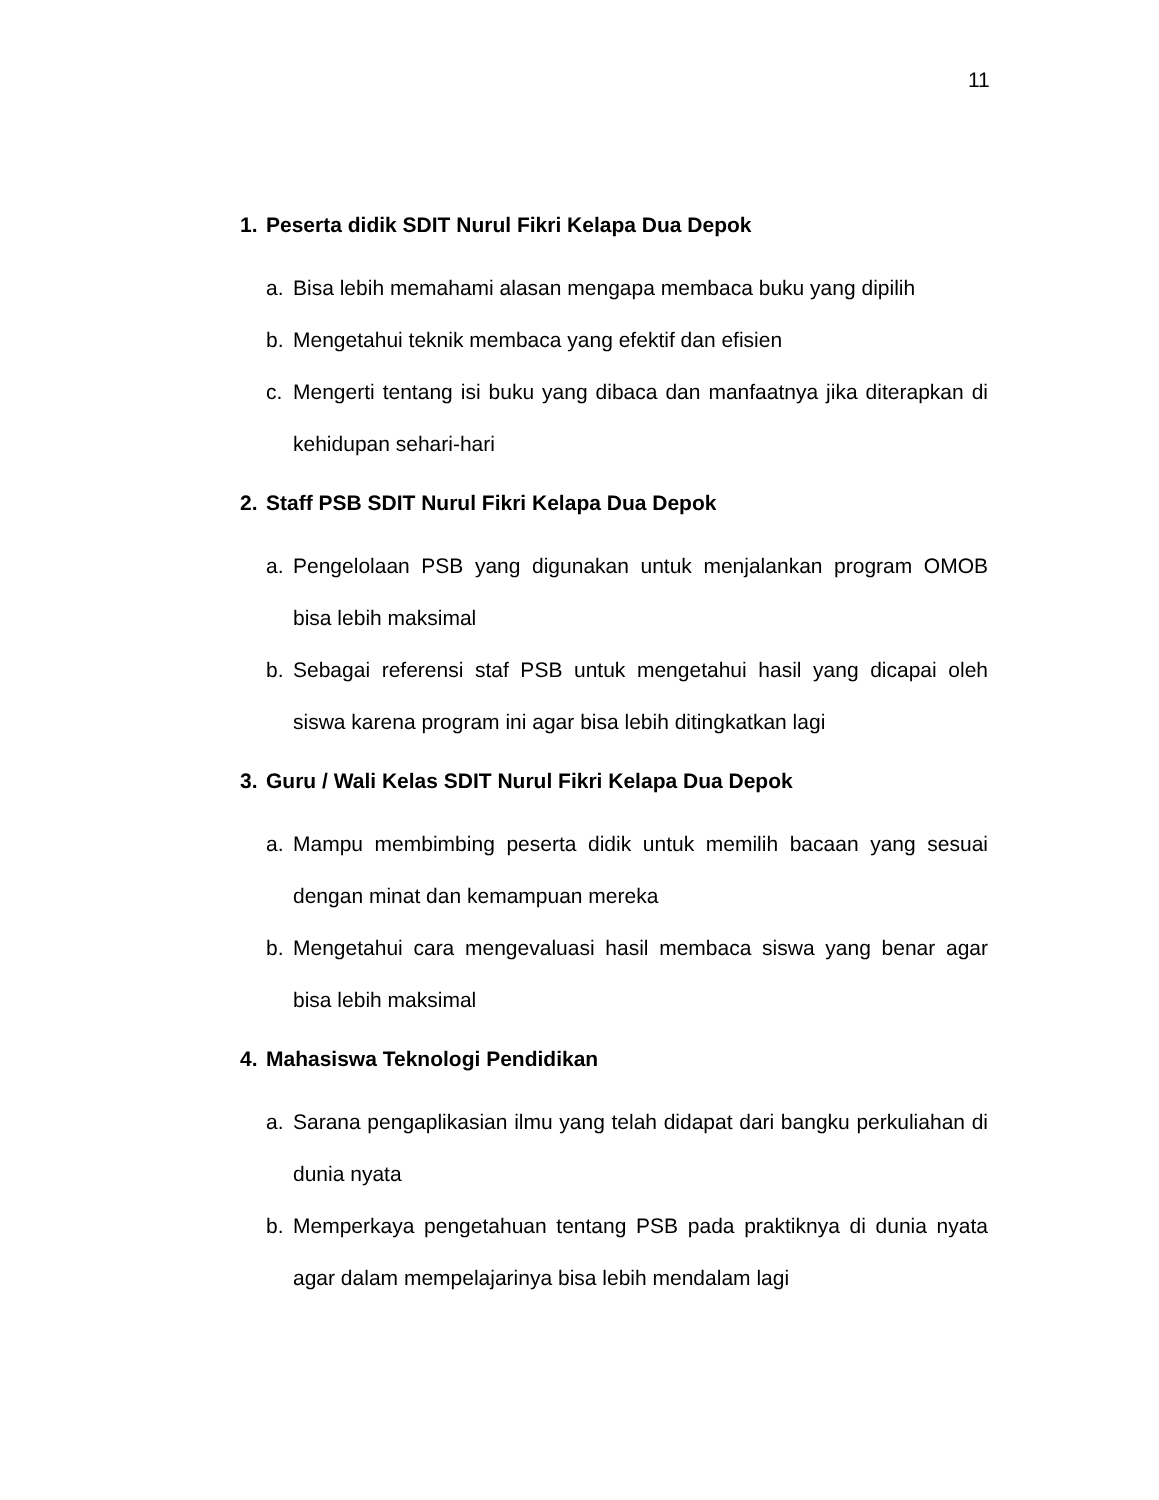11
1. Peserta didik SDIT Nurul Fikri Kelapa Dua Depok
a. Bisa lebih memahami alasan mengapa membaca buku yang dipilih
b. Mengetahui teknik membaca yang efektif dan efisien
c. Mengerti tentang isi buku yang dibaca dan manfaatnya jika diterapkan di kehidupan sehari-hari
2. Staff PSB SDIT Nurul Fikri Kelapa Dua Depok
a. Pengelolaan PSB yang digunakan untuk menjalankan program OMOB bisa lebih maksimal
b. Sebagai referensi staf PSB untuk mengetahui hasil yang dicapai oleh siswa karena program ini agar bisa lebih ditingkatkan lagi
3. Guru / Wali Kelas SDIT Nurul Fikri Kelapa Dua Depok
a. Mampu membimbing peserta didik untuk memilih bacaan yang sesuai dengan minat dan kemampuan mereka
b. Mengetahui cara mengevaluasi hasil membaca siswa yang benar agar bisa lebih maksimal
4. Mahasiswa Teknologi Pendidikan
a. Sarana pengaplikasian ilmu yang telah didapat dari bangku perkuliahan di dunia nyata
b. Memperkaya pengetahuan tentang PSB pada praktiknya di dunia nyata agar dalam mempelajarinya bisa lebih mendalam lagi